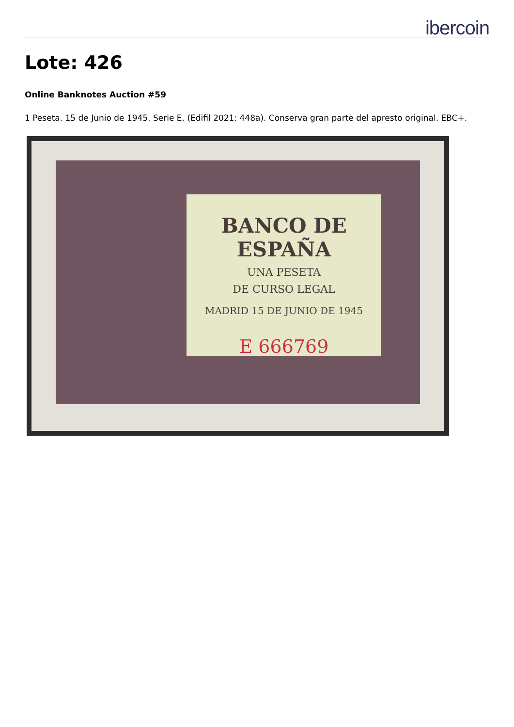ibercoin
Lote: 426
Online Banknotes Auction #59
1 Peseta. 15 de Junio de 1945. Serie E. (Edifil 2021: 448a). Conserva gran parte del apresto original. EBC+.
BANCO DE ESPAÑA
UNA PESETA
DE CURSO LEGAL
MADRID 15 DE JUNIO DE 1945
E 666769